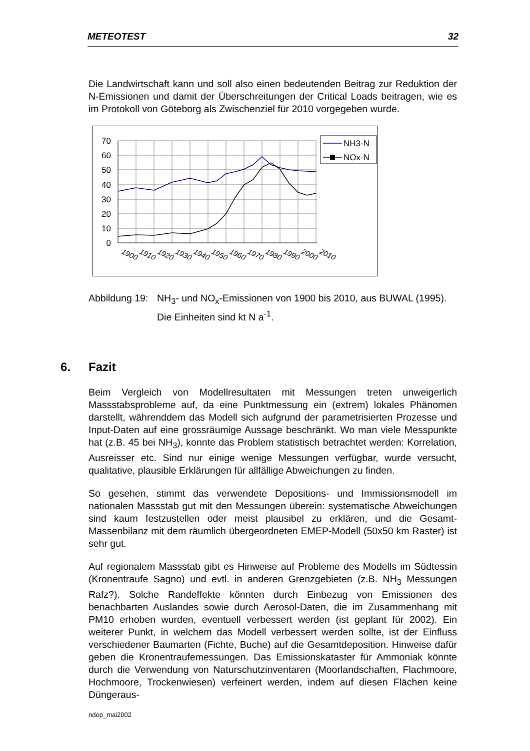METEOTEST 32
Die Landwirtschaft kann und soll also einen bedeutenden Beitrag zur Reduktion der N-Emissionen und damit der Überschreitungen der Critical Loads beitragen, wie es im Protokoll von Göteborg als Zwischenziel für 2010 vorgegeben wurde.
70
60
50
40
30
20
10
0
1900
1910
1920
1930
1940
1950
1960
1970
1980
1990
2000
2010
NH3-N
NOx-N
Abbildung 19: NH<sub>3</sub>- und NO<sub>x</sub>-Emissionen von 1900 bis 2010, aus BUWAL (1995). Die Einheiten sind kt N a<sup>-1</sup>.
6. Fazit
Beim Vergleich von Modellresultaten mit Messungen treten unweigerlich Massstabsprobleme auf, da eine Punktmessung ein (extrem) lokales Phänomen darstellt, währenddem das Modell sich aufgrund der parametrisierten Prozesse und Input-Daten auf eine grossräumige Aussage beschränkt. Wo man viele Messpunkte hat (z.B. 45 bei NH<sub>3</sub>), konnte das Problem statistisch betrachtet werden: Korrelation, Ausreisser etc. Sind nur einige wenige Messungen verfügbar, wurde versucht, qualitative, plausible Erklärungen für allfällige Abweichungen zu finden.
So gesehen, stimmt das verwendete Depositions- und Immissionsmodell im nationalen Massstab gut mit den Messungen überein: systematische Abweichungen sind kaum festzustellen oder meist plausibel zu erklären, und die Gesamt-Massenbilanz mit dem räumlich übergeordneten EMEP-Modell (50x50 km Raster) ist sehr gut.
Auf regionalem Massstab gibt es Hinweise auf Probleme des Modells im Südtessin (Kronentraufe Sagno) und evtl. in anderen Grenzgebieten (z.B. NH<sub>3</sub> Messungen Rafz?). Solche Randeffekte könnten durch Einbezug von Emissionen des benachbarten Auslandes sowie durch Aerosol-Daten, die im Zusammenhang mit PM10 erhoben wurden, eventuell verbessert werden (ist geplant für 2002). Ein weiterer Punkt, in welchem das Modell verbessert werden sollte, ist der Einfluss verschiedener Baumarten (Fichte, Buche) auf die Gesamtdeposition. Hinweise dafür geben die Kronentraufemessungen. Das Emissionskataster für Ammoniak könnte durch die Verwendung von Naturschutzinventaren (Moorlandschaften, Flachmoore, Hochmoore, Trockenwiesen) verfeinert werden, indem auf diesen Flächen keine Düngeraus-
ndep_mai2002